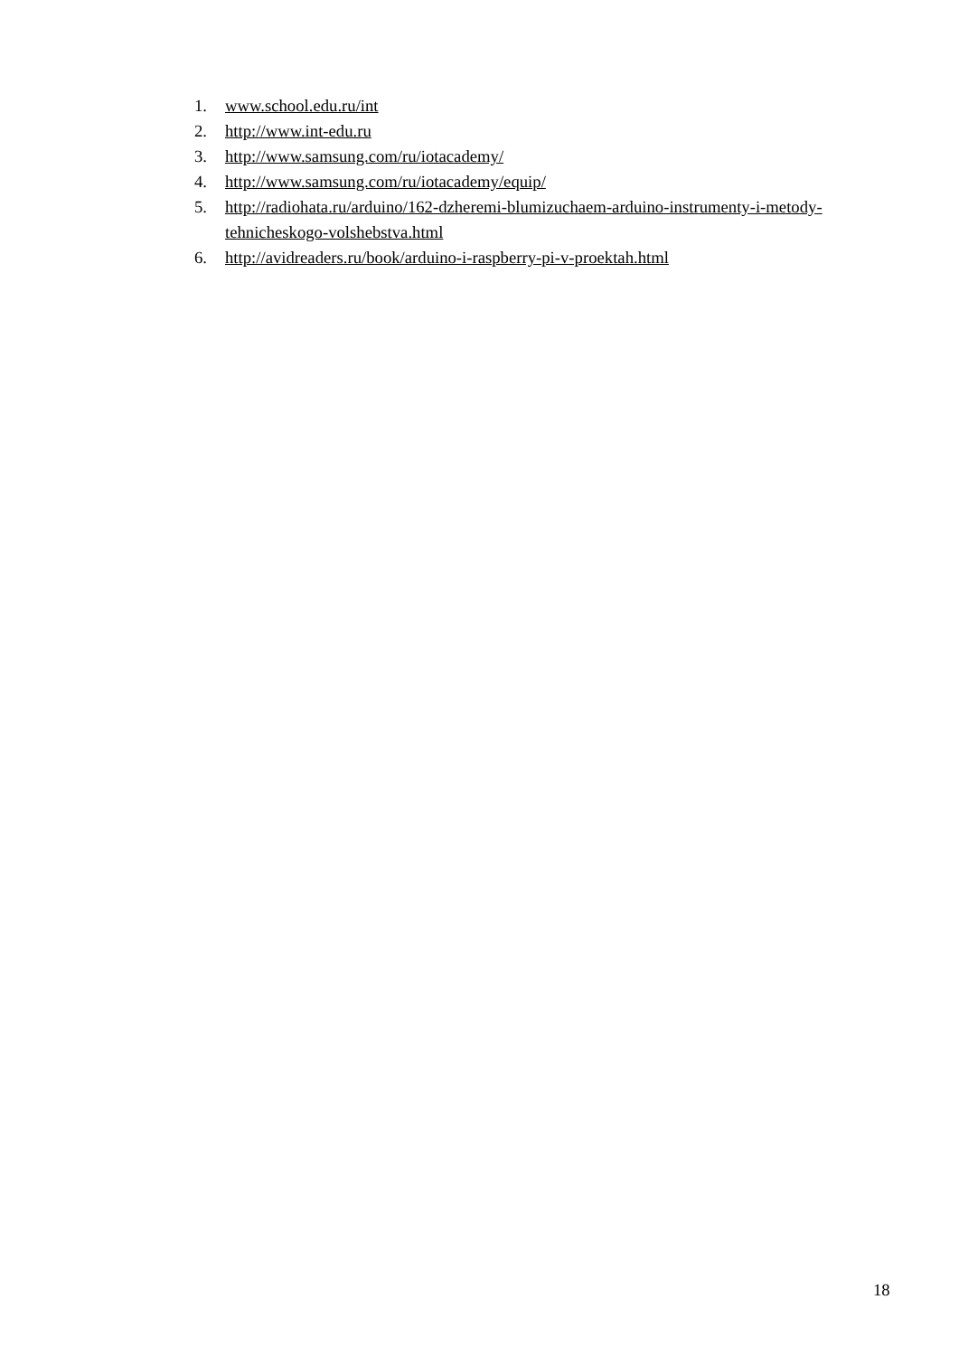1. www.school.edu.ru/int
2. http://www.int-edu.ru
3. http://www.samsung.com/ru/iotacademy/
4. http://www.samsung.com/ru/iotacademy/equip/
5. http://radiohata.ru/arduino/162-dzheremi-blumizuchaem-arduino-instrumenty-i-metody-tehnicheskogo-volshebstva.html
6. http://avidreaders.ru/book/arduino-i-raspberry-pi-v-proektah.html
18